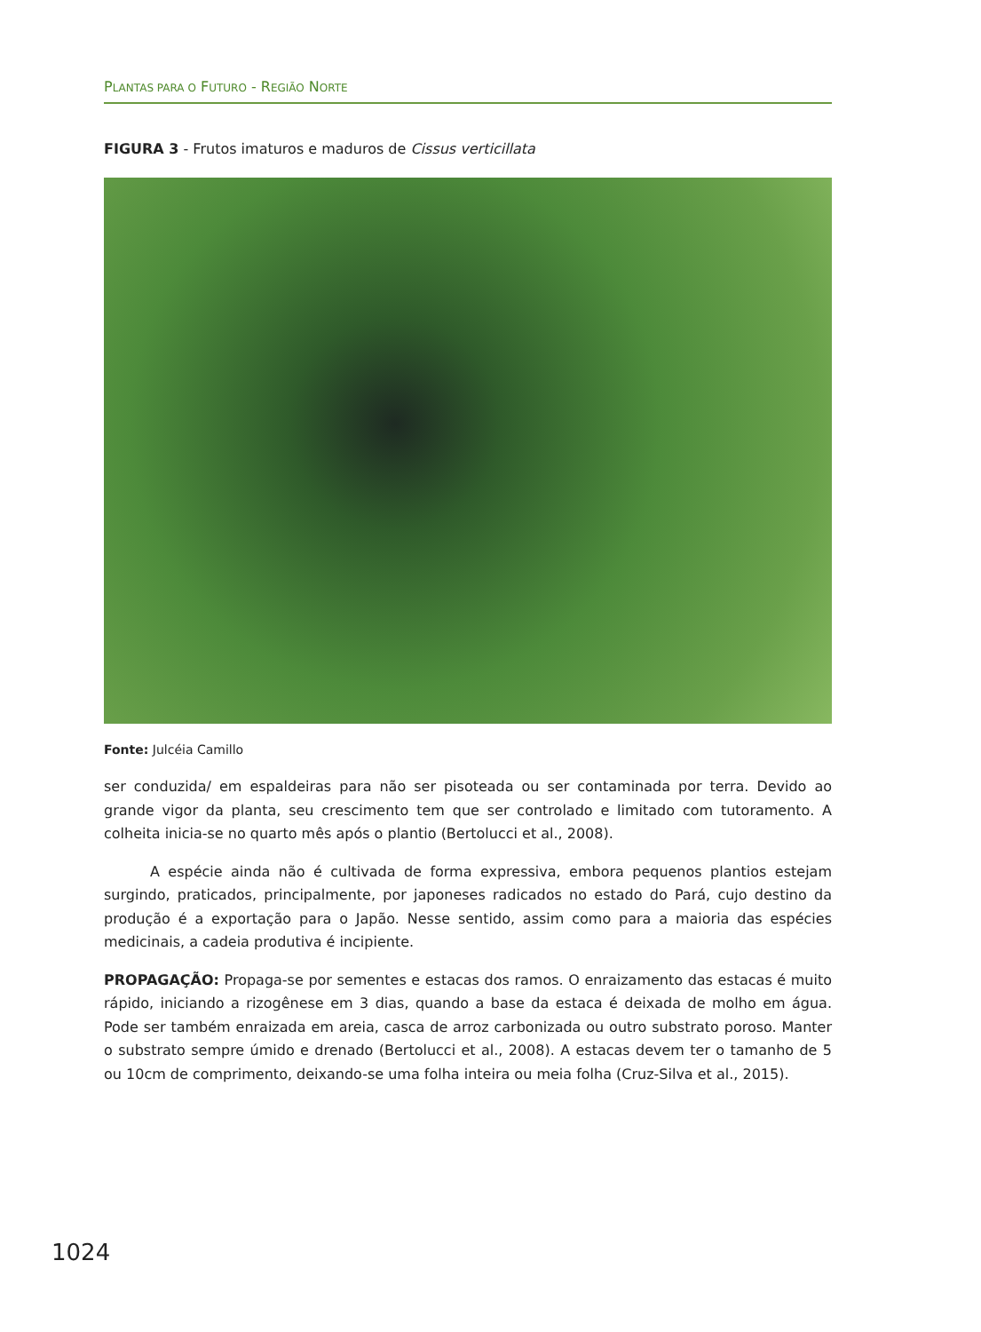PLANTAS PARA O FUTURO - REGIÃO NORTE
FIGURA 3 - Frutos imaturos e maduros de Cissus verticillata
Fonte: Julcéia Camillo
ser conduzida/ em espaldeiras para não ser pisoteada ou ser contaminada por terra. Devido ao grande vigor da planta, seu crescimento tem que ser controlado e limitado com tutoramento. A colheita inicia-se no quarto mês após o plantio (Bertolucci et al., 2008).
A espécie ainda não é cultivada de forma expressiva, embora pequenos plantios estejam surgindo, praticados, principalmente, por japoneses radicados no estado do Pará, cujo destino da produção é a exportação para o Japão. Nesse sentido, assim como para a maioria das espécies medicinais, a cadeia produtiva é incipiente.
PROPAGAÇÃO: Propaga-se por sementes e estacas dos ramos. O enraizamento das estacas é muito rápido, iniciando a rizogênese em 3 dias, quando a base da estaca é deixada de molho em água. Pode ser também enraizada em areia, casca de arroz carbonizada ou outro substrato poroso. Manter o substrato sempre úmido e drenado (Bertolucci et al., 2008). A estacas devem ter o tamanho de 5 ou 10cm de comprimento, deixando-se uma folha inteira ou meia folha (Cruz-Silva et al., 2015).
1024